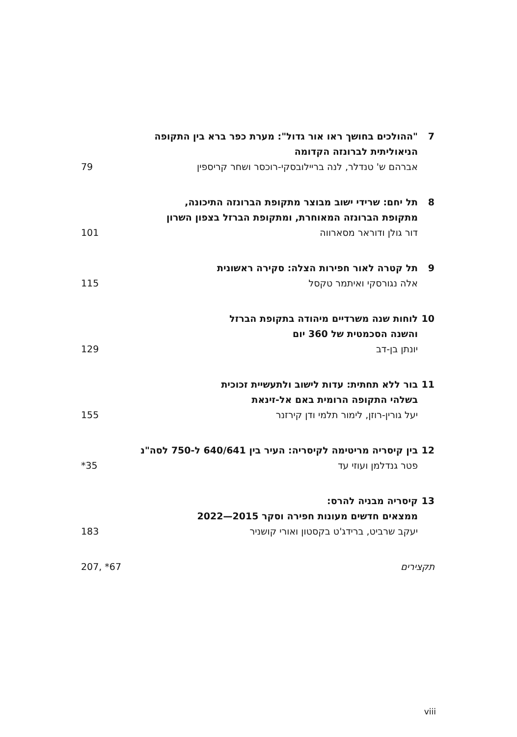7 "ההולכים בחושך ראו אור גדול": מערת כפר ברא בין התקופה
הניאוליתית לברונזה הקדומה
אברהם ש' טנדלר, לנה בריילובסקי-רוכסר ושחר קריספין 79
8 תל יחם: שרידי ישוב מבוצר מתקופת הברונזה התיכונה,
מתקופת הברונזה המאוחרת, ומתקופת הברזל בצפון השרון
דור גולן ודוראר מסארווה 101
9 תל קטרה לאור חפירות הצלה: סקירה ראשונית
אלה נגורסקי ואיתמר טקסל 115
10 לוחות שנה משרדיים מיהודה בתקופת הברזל
והשנה הסכמטית של 360 יום
יונתן בן-דב 129
11 בור ללא תחתית: עדות לישוב ולתעשיית זכוכית
בשלהי התקופה הרומית באם אל-זינאת
יעל גורין-רוזן, לימור תלמי ודן קירזנר 155
12 בין קיסריה מריטימה לקיסריה: העיר בין 640/641 ל-750 לסה"נ
פטר גנדלמן ועוזי עד *35
13 קיסריה מבניה להרס:
ממצאים חדשים מעונות חפירה וסקר 2015—2022
יעקב שרביט, ברידג'ט בקסטון ואורי קושניר 183
תקצירים 207, *67
viii